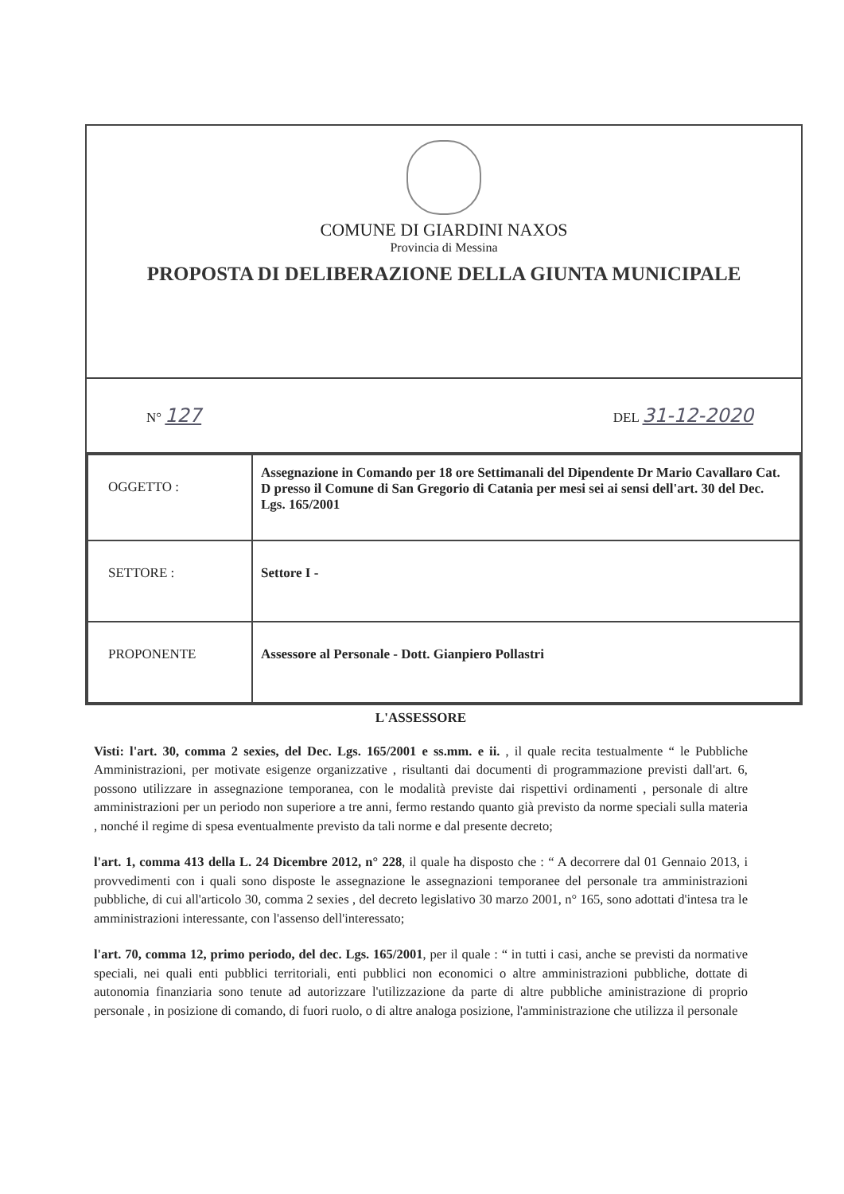COMUNE DI GIARDINI NAXOS
Provincia di Messina
PROPOSTA DI DELIBERAZIONE DELLA GIUNTA MUNICIPALE
N° 127 DEL 31-12-2020
| OGGETTO : | Assegnazione in Comando per 18 ore Settimanali del Dipendente Dr Mario Cavallaro Cat. D presso il Comune di San Gregorio di Catania per mesi sei ai sensi dell'art. 30 del Dec. Lgs. 165/2001 |
| SETTORE : | Settore I - |
| PROPONENTE | Assessore al Personale - Dott. Gianpiero Pollastri |
L'ASSESSORE
Visti: l'art. 30, comma 2 sexies, del Dec. Lgs. 165/2001 e ss.mm. e ii. , il quale recita testualmente “ le Pubbliche Amministrazioni, per motivate esigenze organizzative , risultanti dai documenti di programmazione previsti dall'art. 6, possono utilizzare in assegnazione temporanea, con le modalità previste dai rispettivi ordinamenti , personale di altre amministrazioni per un periodo non superiore a tre anni, fermo restando quanto già previsto da norme speciali sulla materia , nonché il regime di spesa eventualmente previsto da tali norme e dal presente decreto;
l'art. 1, comma 413 della L. 24 Dicembre 2012, n° 228, il quale ha disposto che : “ A decorrere dal 01 Gennaio 2013, i provvedimenti con i quali sono disposte le assegnazione le assegnazioni temporanee del personale tra amministrazioni pubbliche, di cui all'articolo 30, comma 2 sexies , del decreto legislativo 30 marzo 2001, n° 165, sono adottati d'intesa tra le amministrazioni interessante, con l'assenso dell'interessato;
l'art. 70, comma 12, primo periodo, del dec. Lgs. 165/2001, per il quale : “ in tutti i casi, anche se previsti da normative speciali, nei quali enti pubblici territoriali, enti pubblici non economici o altre amministrazioni pubbliche, dottate di autonomia finanziaria sono tenute ad autorizzare l'utilizzazione da parte di altre pubbliche aministrazione di proprio personale , in posizione di comando, di fuori ruolo, o di altre analoga posizione, l'amministrazione che utilizza il personale